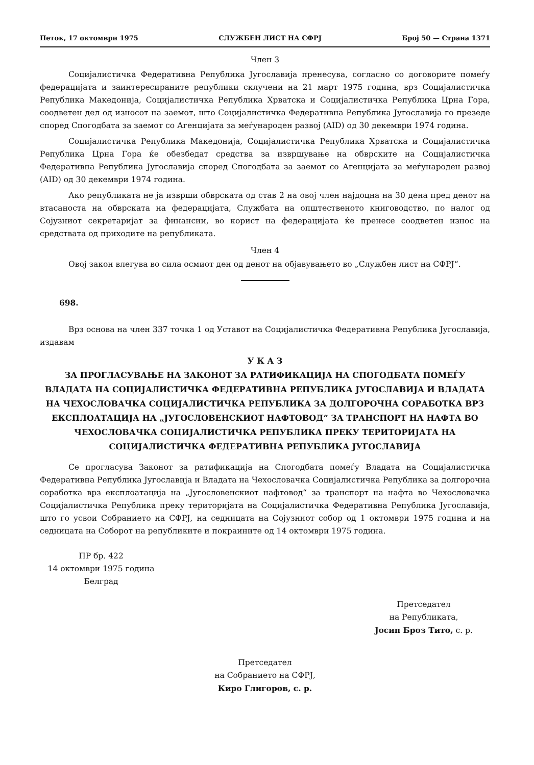Петок, 17 октомври 1975 СЛУЖБЕН ЛИСТ НА СФРЈ Број 50 — Страна 1371
Член 3
Социјалистичка Федеративна Република Југославија пренесува, согласно со договорите помеѓу федерацијата и заинтересираните републики склучени на 21 март 1975 година, врз Социјалистичка Република Македонија, Социјалистичка Република Хрватска и Социјалистичка Република Црна Гора, соодветен дел од износот на заемот, што Социјалистичка Федеративна Република Југославија го презеде според Спогодбата за заемот со Агенцијата за меѓународен развој (AID) од 30 декември 1974 година.
Социјалистичка Република Македонија, Социјалистичка Република Хрватска и Социјалистичка Република Црна Гора ќе обезбедат средства за извршување на обврските на Социјалистичка Федеративна Република Југославија според Спогодбата за заемот со Агенцијата за меѓународен развој (AID) од 30 декември 1974 година.
Ако републиката не ја изврши обврската од став 2 на овој член најдоцна на 30 дена пред денот на втасаноста на обврската на федерацијата, Службата на општественото книговодство, по налог од Сојузниот секретаријат за финансии, во корист на федерацијата ќе пренесе соодветен износ на средствата од приходите на републиката.
Член 4
Овој закон влегува во сила осмиот ден од денот на објавувањето во „Службен лист на СФРЈ“.
698.
Врз основа на член 337 точка 1 од Уставот на Социјалистичка Федеративна Република Југославија, издавам
У К А З
ЗА ПРОГЛАСУВАЊЕ НА ЗАКОНОТ ЗА РАТИФИКАЦИЈА НА СПОГОДБАТА ПОМЕЃУ ВЛАДАТА НА СОЦИЈАЛИСТИЧКА ФЕДЕРАТИВНА РЕПУБЛИКА ЈУГОСЛАВИЈА И ВЛАДАТА НА ЧЕХОСЛОВАЧКА СОЦИЈАЛИСТИЧКА РЕПУБЛИКА ЗА ДОЛГОРОЧНА СОРАБОТКА ВРЗ ЕКСПЛОАТАЦИЈА НА „ЈУГОСЛОВЕНСКИОТ НАФТОВОД“ ЗА ТРАНСПОРТ НА НАФТА ВО ЧЕХОСЛОВАЧКА СОЦИЈАЛИСТИЧКА РЕПУБЛИКА ПРЕКУ ТЕРИТОРИЈАТА НА СОЦИЈАЛИСТИЧКА ФЕДЕРАТИВНА РЕПУБЛИКА ЈУГОСЛАВИЈА
Се прогласува Законот за ратификација на Спогодбата помеѓу Владата на Социјалистичка Федеративна Република Југославија и Владата на Чехословачка Социјалистичка Република за долгорочна соработка врз експлоатација на „Југословенскиот нафтовод“ за транспорт на нафта во Чехословачка Социјалистичка Република преку територијата на Социјалистичка Федеративна Република Југославија, што го усвои Собранието на СФРЈ, на седницата на Сојузниот собор од 1 октомври 1975 година и на седницата на Соборот на републиките и покраините од 14 октомври 1975 година.
ПР бр. 422
14 октомври 1975 година
Белград
Претседател
на Републиката,
Јосип Броз Тито, с. р.
Претседател
на Собранието на СФРЈ,
Киро Глигоров, с. р.